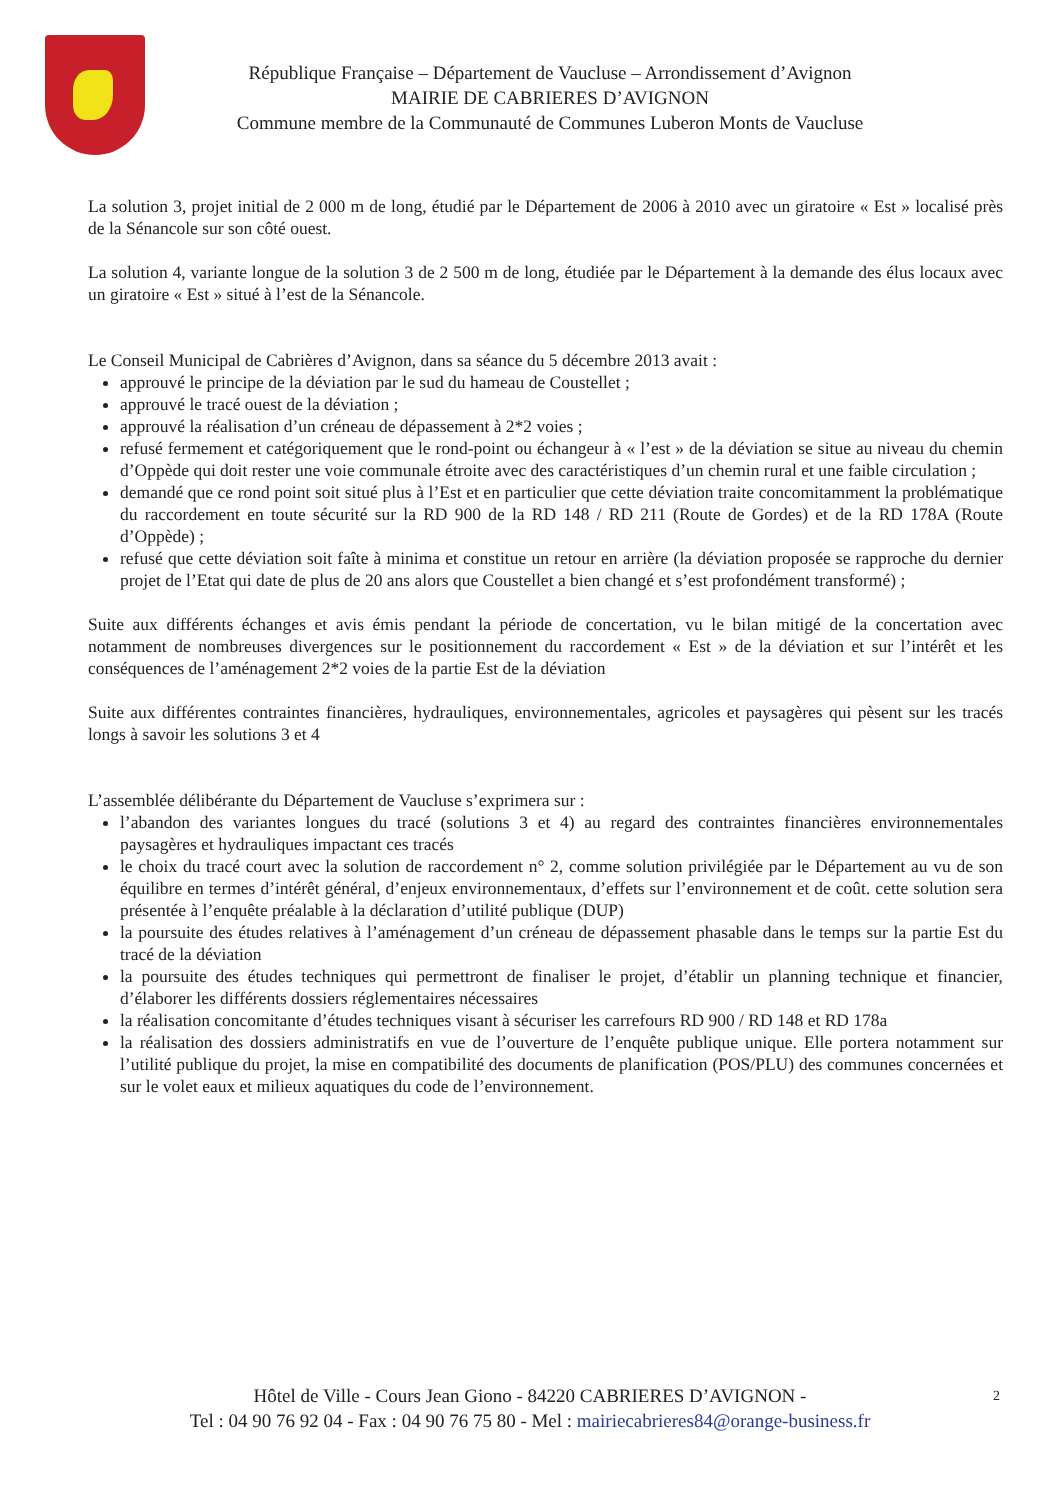République Française – Département de Vaucluse – Arrondissement d’Avignon
MAIRIE DE CABRIERES D’AVIGNON
Commune membre de la Communauté de Communes Luberon Monts de Vaucluse
La solution 3, projet initial de 2 000 m de long, étudié par le Département de 2006 à 2010 avec un giratoire « Est » localisé près de la Sénancole sur son côté ouest.
La solution 4, variante longue de la solution 3 de 2 500 m de long, étudiée par le Département à la demande des élus locaux avec un giratoire « Est » situé à l’est de la Sénancole.
Le Conseil Municipal de Cabrières d’Avignon, dans sa séance du 5 décembre 2013 avait :
approuvé le principe de la déviation par le sud du hameau de Coustellet ;
approuvé le tracé ouest de la déviation ;
approuvé la réalisation d’un créneau de dépassement à 2*2 voies ;
refusé fermement et catégoriquement que le rond-point ou échangeur à « l’est » de la déviation se situe au niveau du chemin d’Oppède qui doit rester une voie communale étroite avec des caractéristiques d’un chemin rural et une faible circulation ;
demandé que ce rond point soit situé plus à l’Est et en particulier que cette déviation traite concomitamment la problématique du raccordement en toute sécurité sur la RD 900 de la RD 148 / RD 211 (Route de Gordes) et de la RD 178A (Route d’Oppède) ;
refusé que cette déviation soit faîte à minima et constitue un retour en arrière (la déviation proposée se rapproche du dernier projet de l’Etat qui date de plus de 20 ans alors que Coustellet a bien changé et s’est profondément transformé) ;
Suite aux différents échanges et avis émis pendant la période de concertation, vu le bilan mitigé de la concertation avec notamment de nombreuses divergences sur le positionnement du raccordement « Est » de la déviation et sur l’intérêt et les conséquences de l’aménagement 2*2 voies de la partie Est de la déviation
Suite aux différentes contraintes financières, hydrauliques, environnementales, agricoles et paysagères qui pèsent sur les tracés longs à savoir les solutions 3 et 4
L’assemblée délibérante du Département de Vaucluse s’exprimera sur :
l’abandon des variantes longues du tracé (solutions 3 et 4) au regard des contraintes financières environnementales paysagères et hydrauliques impactant ces tracés
le choix du tracé court avec la solution de raccordement n° 2, comme solution privilégiée par le Département au vu de son équilibre en termes d’intérêt général, d’enjeux environnementaux, d’effets sur l’environnement et de coût. cette solution sera présentée à l’enquête préalable à la déclaration d’utilité publique (DUP)
la poursuite des études relatives à l’aménagement d’un créneau de dépassement phasable dans le temps sur la partie Est du tracé de la déviation
la poursuite des études techniques qui permettront de finaliser le projet, d’établir un planning technique et financier, d’élaborer les différents dossiers réglementaires nécessaires
la réalisation concomitante d’études techniques visant à sécuriser les carrefours RD 900 / RD 148 et RD 178a
la réalisation des dossiers administratifs en vue de l’ouverture de l’enquête publique unique. Elle portera notamment sur l’utilité publique du projet, la mise en compatibilité des documents de planification (POS/PLU) des communes concernées et sur le volet eaux et milieux aquatiques du code de l’environnement.
Hôtel de Ville - Cours Jean Giono - 84220 CABRIERES D’AVIGNON - 2
Tel : 04 90 76 92 04 - Fax : 04 90 76 75 80 - Mel : mairiecabrieres84@orange-business.fr